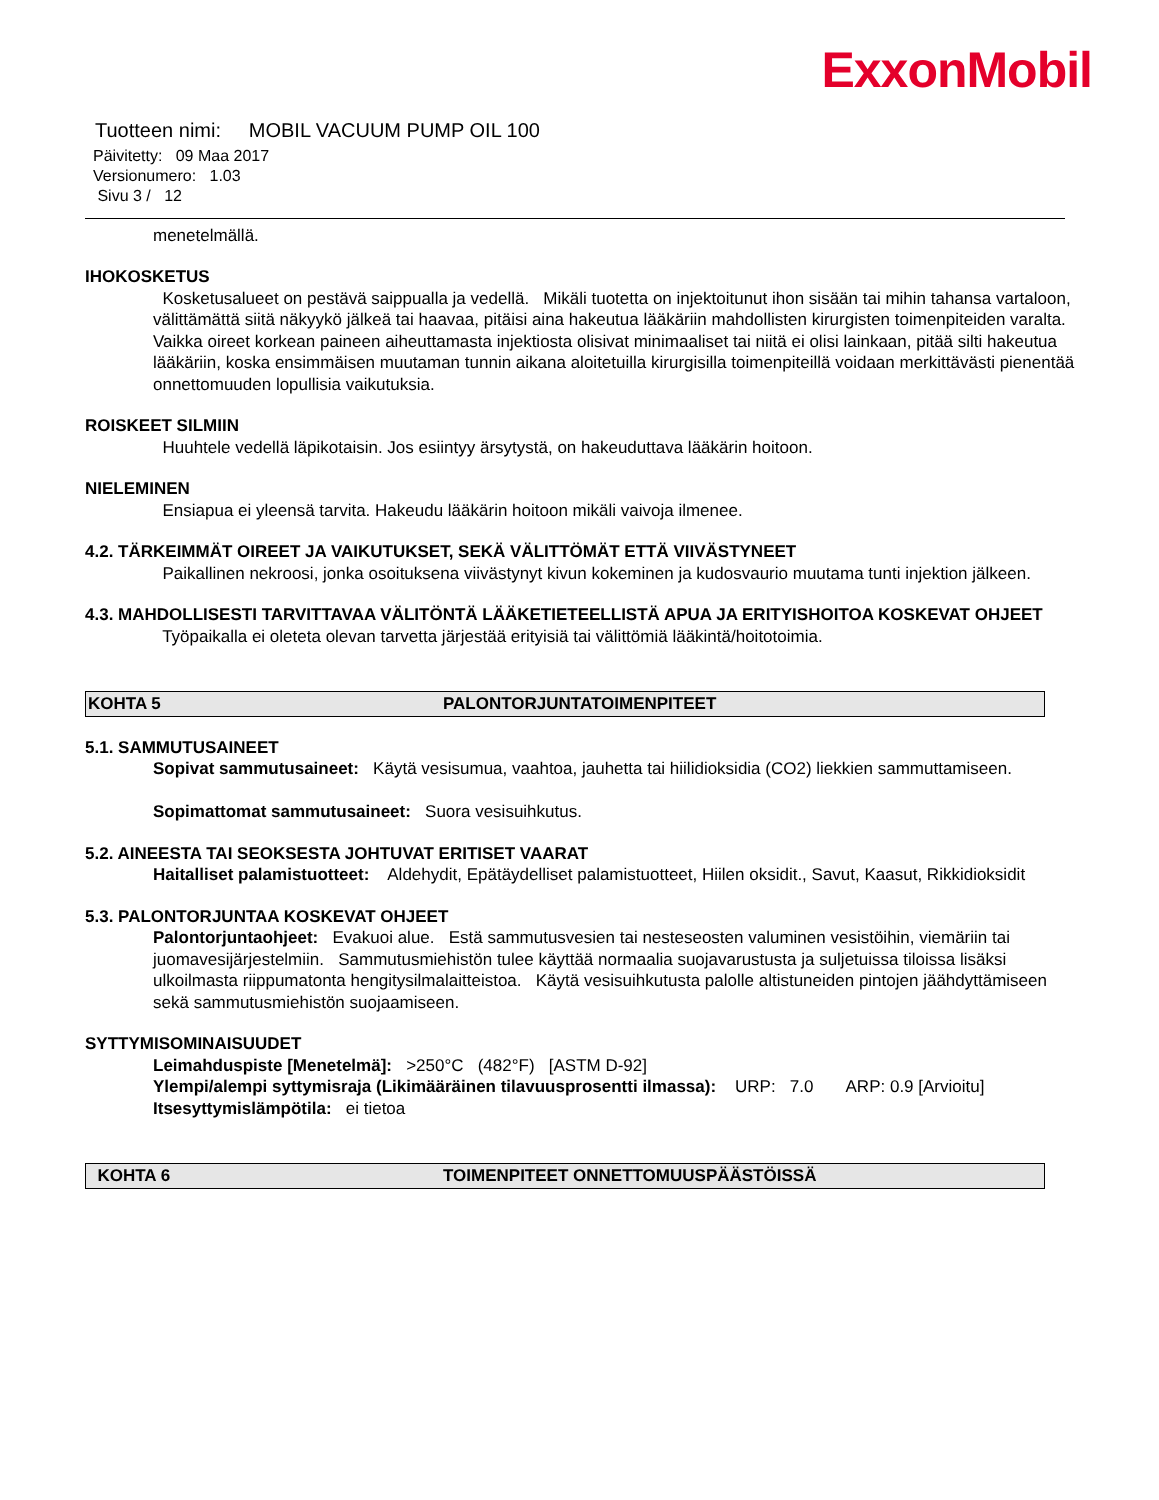ExxonMobil
Tuotteen nimi: MOBIL VACUUM PUMP OIL 100
Päivitetty: 09 Maa 2017
Versionumero: 1.03
Sivu 3 / 12
menetelmällä.
IHOKOSKETUS
Kosketusalueet on pestävä saippualla ja vedellä. Mikäli tuotetta on injektoitunut ihon sisään tai mihin tahansa vartaloon, välittämättä siitä näkyykö jälkeä tai haavaa, pitäisi aina hakeutua lääkäriin mahdollisten kirurgisten toimenpiteiden varalta. Vaikka oireet korkean paineen aiheuttamasta injektiosta olisivat minimaaliset tai niitä ei olisi lainkaan, pitää silti hakeutua lääkäriin, koska ensimmäisen muutaman tunnin aikana aloitetuilla kirurgisilla toimenpiteillä voidaan merkittävästi pienentää onnettomuuden lopullisia vaikutuksia.
ROISKEET SILMIIN
Huuhtele vedellä läpikotaisin. Jos esiintyy ärsytystä, on hakeuduttava lääkärin hoitoon.
NIELEMINEN
Ensiapua ei yleensä tarvita. Hakeudu lääkärin hoitoon mikäli vaivoja ilmenee.
4.2. TÄRKEIMMÄT OIREET JA VAIKUTUKSET, SEKÄ VÄLITTÖMÄT ETTÄ VIIVÄSTYNEET
Paikallinen nekroosi, jonka osoituksena viivästynyt kivun kokeminen ja kudosvaurio muutama tunti injektion jälkeen.
4.3. MAHDOLLISESTI TARVITTAVAA VÄLITÖNTÄ LÄÄKETIETEELLISTÄ APUA JA ERITYISHOITOA KOSKEVAT OHJEET
Työpaikalla ei oleteta olevan tarvetta järjestää erityisiä tai välittömiä lääkintä/hoitotoimia.
KOHTA 5 PALONTORJUNTATOIMENPITEET
5.1. SAMMUTUSAINEET
Sopivat sammutusaineet: Käytä vesisumua, vaahtoa, jauhetta tai hiilidioksidia (CO2) liekkien sammuttamiseen.
Sopimattomat sammutusaineet: Suora vesisuihkutus.
5.2. AINEESTA TAI SEOKSESTA JOHTUVAT ERITISET VAARAT
Haitalliset palamistuotteet: Aldehydit, Epätäydelliset palamistuotteet, Hiilen oksidit., Savut, Kaasut, Rikkidioksidit
5.3. PALONTORJUNTAA KOSKEVAT OHJEET
Palontorjuntaohjeet: Evakuoi alue. Estä sammutusvesien tai nesteseosten valuminen vesistöihin, viemäriin tai juomavesijärjestelmiin. Sammutusmiehistön tulee käyttää normaalia suojavarustusta ja suljetuissa tiloissa lisäksi ulkoilmasta riippumatonta hengitysilmalaitteistoa. Käytä vesisuihkutusta palolle altistuneiden pintojen jäähdyttämiseen sekä sammutusmiehistön suojaamiseen.
SYTTYMISOMINAISUUDET
Leimahduspiste [Menetelmä]: >250°C (482°F) [ASTM D-92]
Ylempi/alempi syttymisraja (Likimääräinen tilavuusprosentti ilmassa): URP: 7.0 ARP: 0.9 [Arvioitu]
Itsesyttymislämpötila: ei tietoa
KOHTA 6 TOIMENPITEET ONNETTOMUUSPÄÄSTÖISSÄ